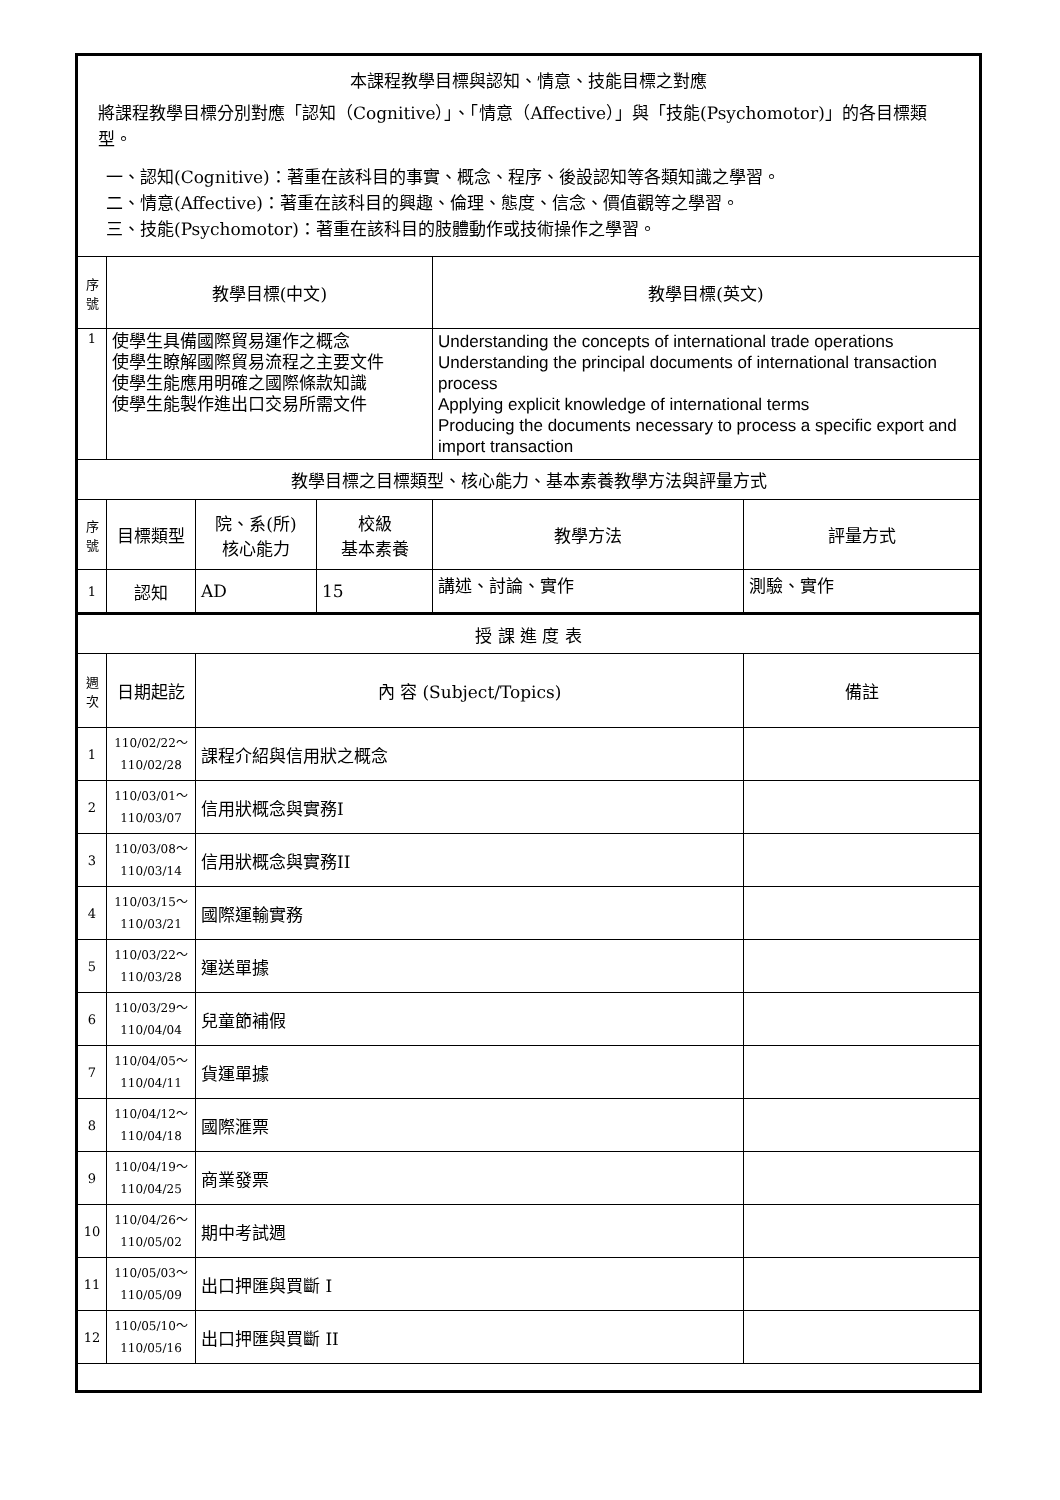| 本課程教學目標與認知、情意、技能目標之對應 將課程教學目標分別對應「認知（Cognitive）」、「情意（Affective）」與「技能(Psychomotor)」的各目標類型。 一、認知(Cognitive)：著重在該科目的事實、概念、程序、後設認知等各類知識之學習。 二、情意(Affective)：著重在該科目的興趣、倫理、態度、信念、價值觀等之學習。 三、技能(Psychomotor)：著重在該科目的肢體動作或技術操作之學習。 | | | | | |
| 序號 | 教學目標(中文) | | | 教學目標(英文) | |
| 1 | 使學生具備國際貿易運作之概念 使學生瞭解國際貿易流程之主要文件 使學生能應用明確之國際條款知識 使學生能製作進出口交易所需文件 | | | Understanding the concepts of international trade operations Understanding the principal documents of international transaction process Applying explicit knowledge of international terms Producing the documents necessary to process a specific export and import transaction | |
| 教學目標之目標類型、核心能力、基本素養教學方法與評量方式 | | | | | |
| 序號 | 目標類型 | 院、系(所) 核心能力 | 校級 基本素養 | 教學方法 | 評量方式 |
| 1 | 認知 | AD | 15 | 講述、討論、實作 | 測驗、實作 |
| 授 課 進 度 表 | | | | | |
| 週次 | 日期起訖 | 內 容 (Subject/Topics) | | | 備註 |
| 1 | 110/02/22～ 110/02/28 | 課程介紹與信用狀之概念 | | | |
| 2 | 110/03/01～ 110/03/07 | 信用狀概念與實務I | | | |
| 3 | 110/03/08～ 110/03/14 | 信用狀概念與實務II | | | |
| 4 | 110/03/15～ 110/03/21 | 國際運輸實務 | | | |
| 5 | 110/03/22～ 110/03/28 | 運送單據 | | | |
| 6 | 110/03/29～ 110/04/04 | 兒童節補假 | | | |
| 7 | 110/04/05～ 110/04/11 | 貨運單據 | | | |
| 8 | 110/04/12～ 110/04/18 | 國際滙票 | | | |
| 9 | 110/04/19～ 110/04/25 | 商業發票 | | | |
| 10 | 110/04/26～ 110/05/02 | 期中考試週 | | | |
| 11 | 110/05/03～ 110/05/09 | 出口押匯與買斷 I | | | |
| 12 | 110/05/10～ 110/05/16 | 出口押匯與買斷 II | | | |